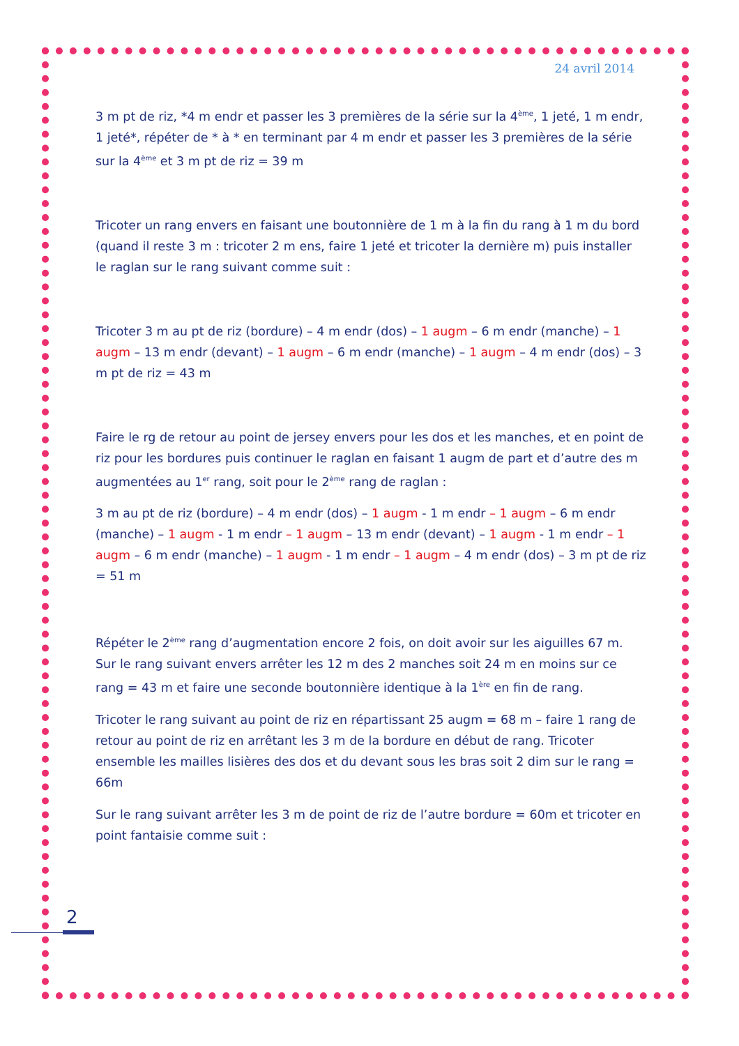24 avril 2014
3 m pt de riz, *4 m endr et passer les 3 premières de la série sur la 4<sup>ème</sup>, 1 jeté, 1 m endr, 1 jeté*, répéter de * à * en terminant par 4 m endr et passer les 3 premières de la série sur la 4<sup>ème</sup> et 3 m pt de riz = 39 m
Tricoter un rang envers en faisant une boutonnière de 1 m à la fin du rang à 1 m du bord (quand il reste 3 m : tricoter 2 m ens, faire 1 jeté et tricoter la dernière m) puis installer le raglan sur le rang suivant comme suit :
Tricoter 3 m au pt de riz (bordure) – 4 m endr (dos) – 1 augm – 6 m endr (manche) – 1 augm – 13 m endr (devant) – 1 augm – 6 m endr (manche) – 1 augm – 4 m endr (dos) – 3 m pt de riz = 43 m
Faire le rg de retour au point de jersey envers pour les dos et les manches, et en point de riz pour les bordures puis continuer le raglan en faisant 1 augm de part et d’autre des m augmentées au 1<sup>er</sup> rang, soit pour le 2<sup>ème</sup> rang de raglan :
3 m au pt de riz (bordure) – 4 m endr (dos) – 1 augm - 1 m endr – 1 augm – 6 m endr (manche) – 1 augm - 1 m endr – 1 augm – 13 m endr (devant) – 1 augm - 1 m endr – 1 augm – 6 m endr (manche) – 1 augm - 1 m endr – 1 augm – 4 m endr (dos) – 3 m pt de riz = 51 m
Répéter le 2<sup>ème</sup> rang d’augmentation encore 2 fois, on doit avoir sur les aiguilles 67 m. Sur le rang suivant envers arrêter les 12 m des 2 manches soit 24 m en moins sur ce rang = 43 m et faire une seconde boutonnière identique à la 1<sup>ère</sup> en fin de rang.
Tricoter le rang suivant au point de riz en répartissant 25 augm = 68 m – faire 1 rang de retour au point de riz en arrêtant les 3 m de la bordure en début de rang. Tricoter ensemble les mailles lisières des dos et du devant sous les bras soit 2 dim sur le rang = 66m
Sur le rang suivant arrêter les 3 m de point de riz de l’autre bordure = 60m et tricoter en point fantaisie comme suit :
2